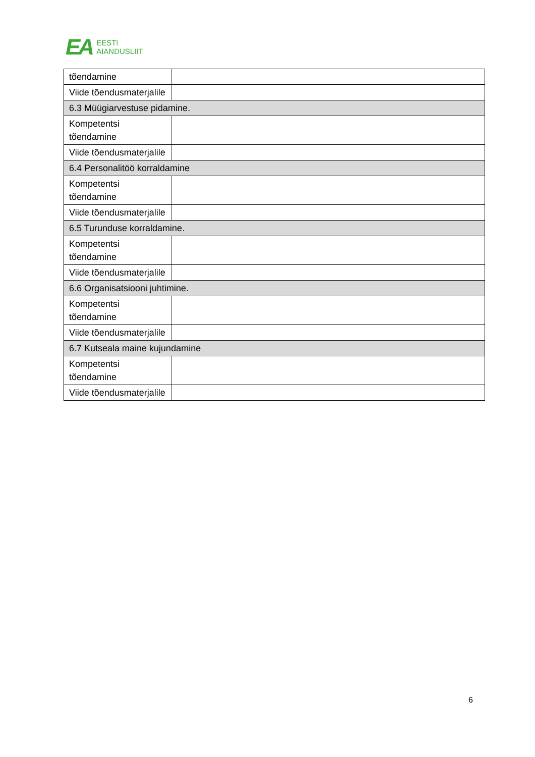EA
EESTI
AIANDUSLIIT
| tõendamine | |
| Viide tõendusmaterjalile | |
| 6.3 Müügiarvestuse pidamine. | |
| Kompetentsi tõendamine | |
| Viide tõendusmaterjalile | |
| 6.4 Personalitöö korraldamine | |
| Kompetentsi tõendamine | |
| Viide tõendusmaterjalile | |
| 6.5 Turunduse korraldamine. | |
| Kompetentsi tõendamine | |
| Viide tõendusmaterjalile | |
| 6.6 Organisatsiooni juhtimine. | |
| Kompetentsi tõendamine | |
| Viide tõendusmaterjalile | |
| 6.7 Kutseala maine kujundamine | |
| Kompetentsi tõendamine | |
| Viide tõendusmaterjalile | |
6